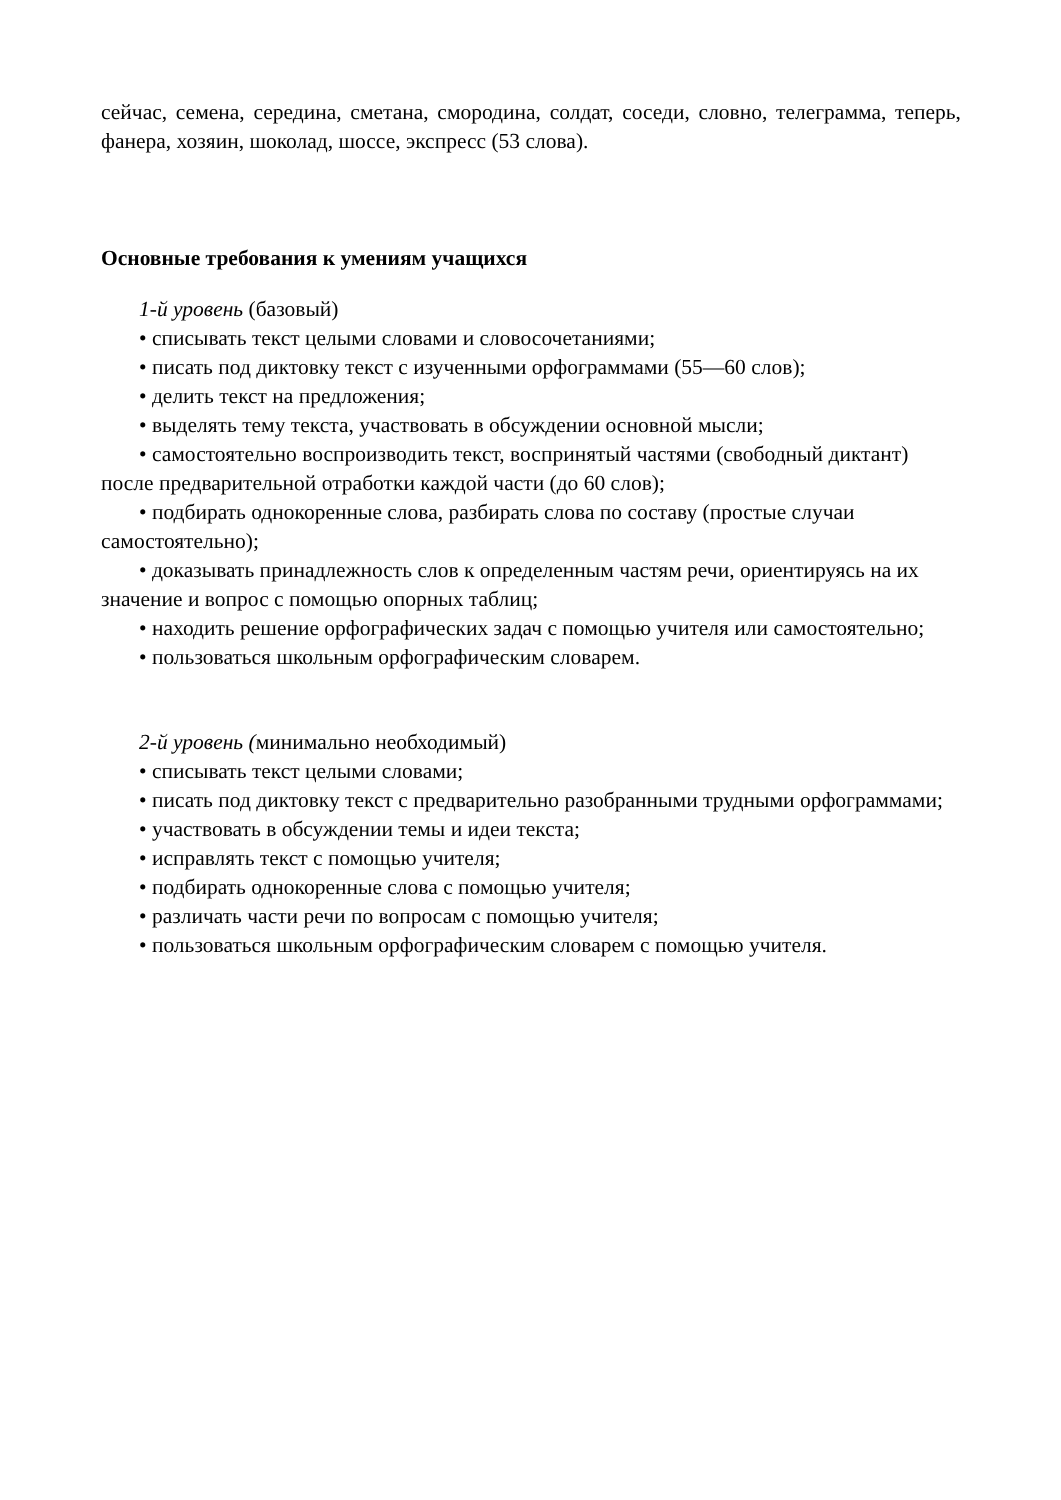сейчас, семена, середина, сметана, смородина, солдат, соседи, словно, телеграмма, теперь, фанера, хозяин, шоколад, шоссе, экспресс (53 слова).
Основные требования к умениям учащихся
1-й уровень (базовый)
• списывать текст целыми словами и словосочетаниями;
• писать под диктовку текст с изученными орфограммами (55—60 слов);
• делить текст на предложения;
• выделять тему текста, участвовать в обсуждении основной мысли;
• самостоятельно воспроизводить текст, воспринятый частями (свободный диктант) после предварительной отработки каждой части (до 60 слов);
• подбирать однокоренные слова, разбирать слова по составу (простые случаи самостоятельно);
• доказывать принадлежность слов к определенным частям речи, ориентируясь на их значение и вопрос с помощью опорных таблиц;
• находить решение орфографических задач с помощью учителя или самостоятельно;
• пользоваться школьным орфографическим словарем.
2-й уровень (минимально необходимый)
• списывать текст целыми словами;
• писать под диктовку текст с предварительно разобранными трудными орфограммами;
• участвовать в обсуждении темы и идеи текста;
• исправлять текст с помощью учителя;
• подбирать однокоренные слова с помощью учителя;
• различать части речи по вопросам с помощью учителя;
• пользоваться школьным орфографическим словарем с помощью учителя.